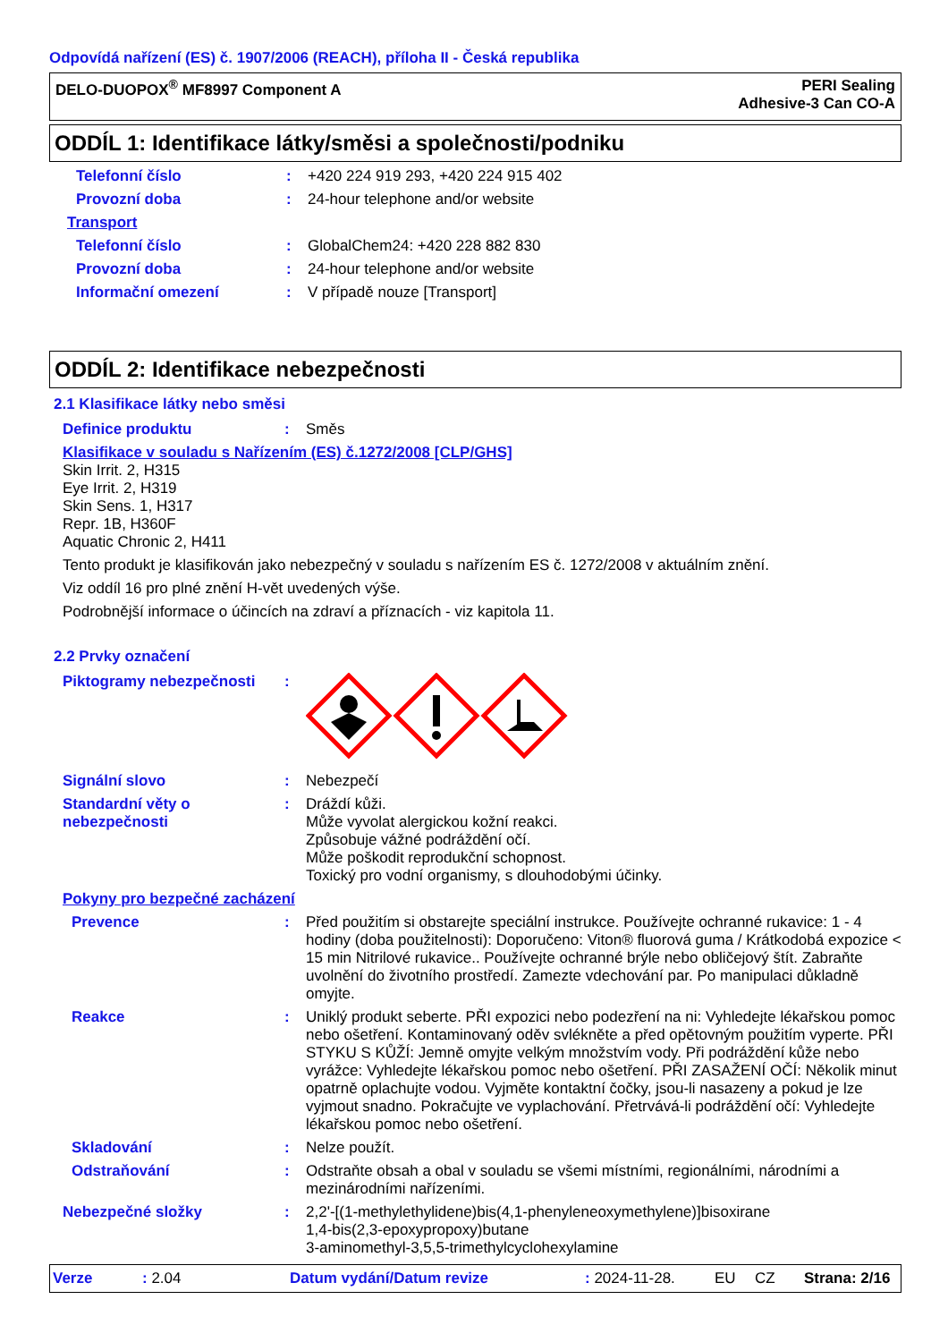Odpovídá nařízení (ES) č. 1907/2006 (REACH), příloha II - Česká republika
DELO-DUOPOX<sup>®</sup> MF8997 Component A
PERI Sealing
Adhesive-3 Can CO-A
ODDÍL 1: Identifikace látky/směsi a společnosti/podniku
Telefonní číslo :
+420 224 919 293, +420 224 915 402
Provozní doba :
24-hour telephone and/or website
Transport
Telefonní číslo :
GlobalChem24: +420 228 882 830
Provozní doba :
24-hour telephone and/or website
Informační omezení :
V případě nouze [Transport]
ODDÍL 2: Identifikace nebezpečnosti
2.1 Klasifikace látky nebo směsi
Definice produktu :
Směs
Klasifikace v souladu s Nařízením (ES) č.1272/2008 [CLP/GHS]
Skin Irrit. 2, H315
Eye Irrit. 2, H319
Skin Sens. 1, H317
Repr. 1B, H360F
Aquatic Chronic 2, H411
Tento produkt je klasifikován jako nebezpečný v souladu s nařízením ES č. 1272/2008 v aktuálním znění.
Viz oddíl 16 pro plné znění H-vět uvedených výše.
Podrobnější informace o účincích na zdraví a příznacích - viz kapitola 11.
2.2 Prvky označení
Piktogramy nebezpečnosti :
Signální slovo :
Nebezpečí
Standardní věty o nebezpečnosti
:
Dráždí kůži.
Může vyvolat alergickou kožní reakci.
Způsobuje vážné podráždění očí.
Může poškodit reprodukční schopnost.
Toxický pro vodní organismy, s dlouhodobými účinky.
Pokyny pro bezpečné zacházení
Prevence :
Před použitím si obstarejte speciální instrukce. Používejte ochranné rukavice: 1 - 4 hodiny (doba použitelnosti): Doporučeno: Viton® fluorová guma / Krátkodobá expozice < 15 min Nitrilové rukavice.. Používejte ochranné brýle nebo obličejový štít. Zabraňte uvolnění do životního prostředí. Zamezte vdechování par. Po manipulaci důkladně omyjte.
Reakce :
Uniklý produkt seberte. PŘI expozici nebo podezření na ni: Vyhledejte lékařskou pomoc nebo ošetření. Kontaminovaný oděv svlékněte a před opětovným použitím vyperte. PŘI STYKU S KŮŽÍ: Jemně omyjte velkým množstvím vody. Při podráždění kůže nebo vyrážce: Vyhledejte lékařskou pomoc nebo ošetření. PŘI ZASAŽENÍ OČÍ: Několik minut opatrně oplachujte vodou. Vyjměte kontaktní čočky, jsou-li nasazeny a pokud je lze vyjmout snadno. Pokračujte ve vyplachování. Přetrvává-li podráždění očí: Vyhledejte lékařskou pomoc nebo ošetření.
Skladování :
Nelze použít.
Odstraňování :
Odstraňte obsah a obal v souladu se všemi místními, regionálními, národními a mezinárodními nařízeními.
Nebezpečné složky :
2,2'-[(1-methylethylidene)bis(4,1-phenyleneoxymethylene)]bisoxirane
1,4-bis(2,3-epoxypropoxy)butane
3-aminomethyl-3,5,5-trimethylcyclohexylamine
Verze: 2.04 Datum vydání/Datum revize: 2024-11-28. EU CZ Strana: 2/16